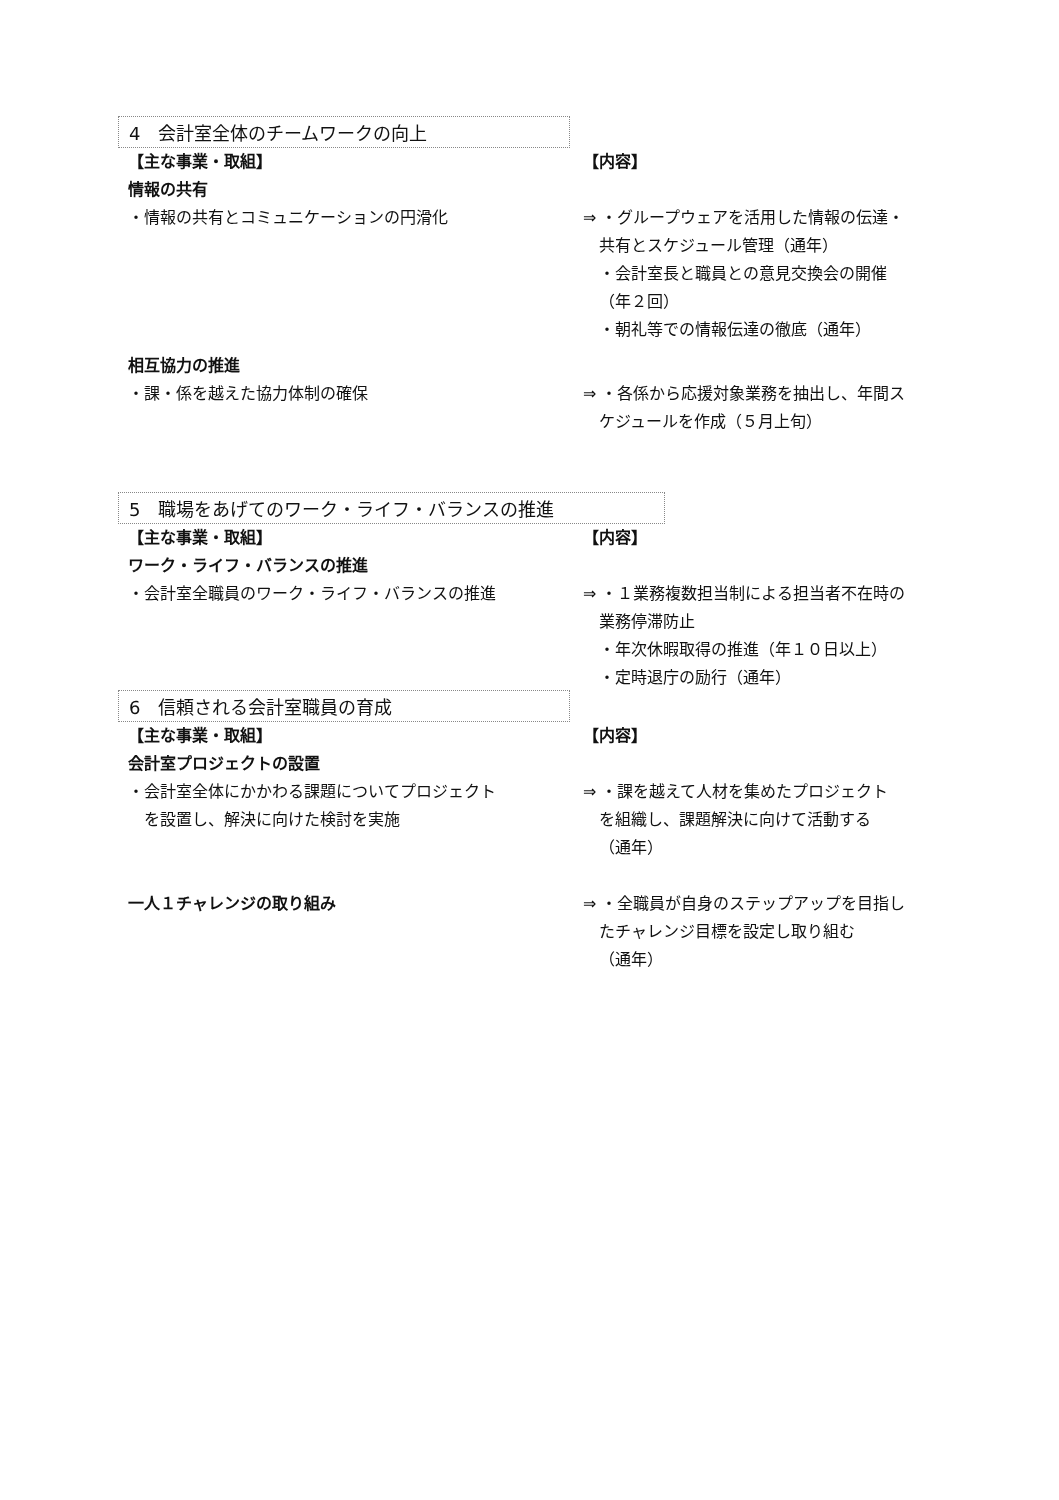4　会計室全体のチームワークの向上
【主な事業・取組】 【内容】
情報の共有
・情報の共有とコミュニケーションの円滑化 ⇒ ・グループウェアを活用した情報の伝達・
共有とスケジュール管理（通年）
・会計室長と職員との意見交換会の開催
（年２回）
・朝礼等での情報伝達の徹底（通年）
相互協力の推進
・課・係を越えた協力体制の確保 ⇒ ・各係から応援対象業務を抽出し、年間ス
ケジュールを作成（５月上旬）
5　職場をあげてのワーク・ライフ・バランスの推進
【主な事業・取組】 【内容】
ワーク・ライフ・バランスの推進
・会計室全職員のワーク・ライフ・バランスの推進 ⇒ ・１業務複数担当制による担当者不在時の
業務停滞防止
・年次休暇取得の推進（年１０日以上）
・定時退庁の励行（通年）
6　信頼される会計室職員の育成
【主な事業・取組】 【内容】
会計室プロジェクトの設置
・会計室全体にかかわる課題についてプロジェクト
　を設置し、解決に向けた検討を実施
⇒ ・課を越えて人材を集めたプロジェクト
を組織し、課題解決に向けて活動する
（通年）
一人１チャレンジの取り組み ⇒ ・全職員が自身のステップアップを目指し
たチャレンジ目標を設定し取り組む
（通年）